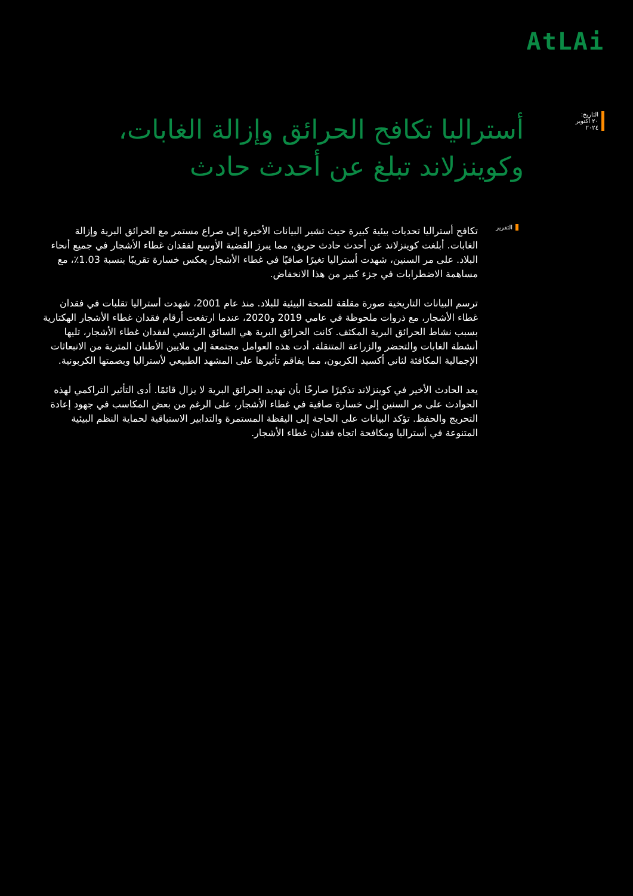AtLAi
التاريخ:
٢٠ أكتوبر ٢٠٢٤
أستراليا تكافح الحرائق وإزالة الغابات، وكوينزلاند تبلغ عن أحدث حادث
التقرير
تكافح أستراليا تحديات بيئية كبيرة حيث تشير البيانات الأخيرة إلى صراع مستمر مع الحرائق البرية وإزالة الغابات. أبلغت كوينزلاند عن أحدث حادث حريق، مما يبرز القضية الأوسع لفقدان غطاء الأشجار في جميع أنحاء البلاد. على مر السنين، شهدت أستراليا تغيرًا صافيًا في غطاء الأشجار يعكس خسارة تقريبًا بنسبة 1.03٪، مع مساهمة الاضطرابات في جزء كبير من هذا الانخفاض.
ترسم البيانات التاريخية صورة مقلقة للصحة البيئية للبلاد. منذ عام 2001، شهدت أستراليا تقلبات في فقدان غطاء الأشجار، مع ذروات ملحوظة في عامي 2019 و2020، عندما ارتفعت أرقام فقدان غطاء الأشجار الهكتارية بسبب نشاط الحرائق البرية المكثف. كانت الحرائق البرية هي السائق الرئيسي لفقدان غطاء الأشجار، تليها أنشطة الغابات والتحضر والزراعة المتنقلة. أدت هذه العوامل مجتمعة إلى ملايين الأطنان المترية من الانبعاثات الإجمالية المكافئة لثاني أكسيد الكربون، مما يفاقم تأثيرها على المشهد الطبيعي لأستراليا وبصمتها الكربونية.
يعد الحادث الأخير في كوينزلاند تذكيرًا صارخًا بأن تهديد الحرائق البرية لا يزال قائمًا. أدى التأثير التراكمي لهذه الحوادث على مر السنين إلى خسارة صافية في غطاء الأشجار، على الرغم من بعض المكاسب في جهود إعادة التحريج والحفظ. تؤكد البيانات على الحاجة إلى اليقظة المستمرة والتدابير الاستباقية لحماية النظم البيئية المتنوعة في أستراليا ومكافحة اتجاه فقدان غطاء الأشجار.